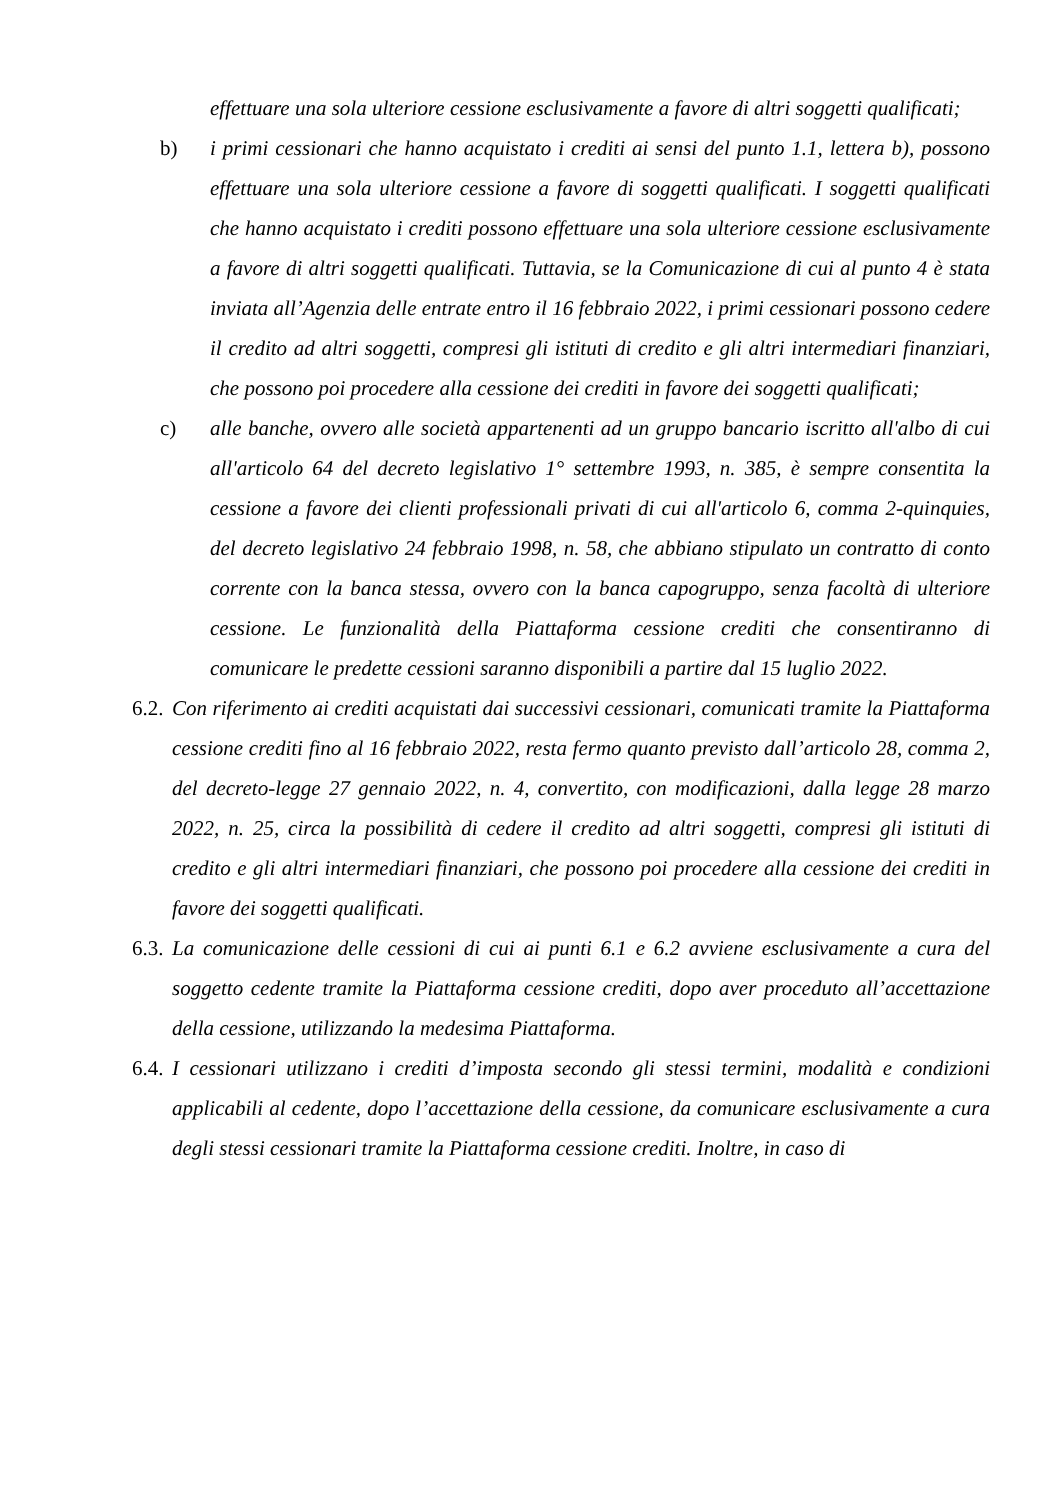effettuare una sola ulteriore cessione esclusivamente a favore di altri soggetti qualificati;
b) i primi cessionari che hanno acquistato i crediti ai sensi del punto 1.1, lettera b), possono effettuare una sola ulteriore cessione a favore di soggetti qualificati. I soggetti qualificati che hanno acquistato i crediti possono effettuare una sola ulteriore cessione esclusivamente a favore di altri soggetti qualificati. Tuttavia, se la Comunicazione di cui al punto 4 è stata inviata all’Agenzia delle entrate entro il 16 febbraio 2022, i primi cessionari possono cedere il credito ad altri soggetti, compresi gli istituti di credito e gli altri intermediari finanziari, che possono poi procedere alla cessione dei crediti in favore dei soggetti qualificati;
c) alle banche, ovvero alle società appartenenti ad un gruppo bancario iscritto all'albo di cui all'articolo 64 del decreto legislativo 1° settembre 1993, n. 385, è sempre consentita la cessione a favore dei clienti professionali privati di cui all'articolo 6, comma 2-quinquies, del decreto legislativo 24 febbraio 1998, n. 58, che abbiano stipulato un contratto di conto corrente con la banca stessa, ovvero con la banca capogruppo, senza facoltà di ulteriore cessione. Le funzionalità della Piattaforma cessione crediti che consentiranno di comunicare le predette cessioni saranno disponibili a partire dal 15 luglio 2022.
6.2.
Con riferimento ai crediti acquistati dai successivi cessionari, comunicati tramite la Piattaforma cessione crediti fino al 16 febbraio 2022, resta fermo quanto previsto dall’articolo 28, comma 2, del decreto-legge 27 gennaio 2022, n. 4, convertito, con modificazioni, dalla legge 28 marzo 2022, n. 25, circa la possibilità di cedere il credito ad altri soggetti, compresi gli istituti di credito e gli altri intermediari finanziari, che possono poi procedere alla cessione dei crediti in favore dei soggetti qualificati.
6.3.
La comunicazione delle cessioni di cui ai punti 6.1 e 6.2 avviene esclusivamente a cura del soggetto cedente tramite la Piattaforma cessione crediti, dopo aver proceduto all’accettazione della cessione, utilizzando la medesima Piattaforma.
6.4.
I cessionari utilizzano i crediti d’imposta secondo gli stessi termini, modalità e condizioni applicabili al cedente, dopo l’accettazione della cessione, da comunicare esclusivamente a cura degli stessi cessionari tramite la Piattaforma cessione crediti. Inoltre, in caso di